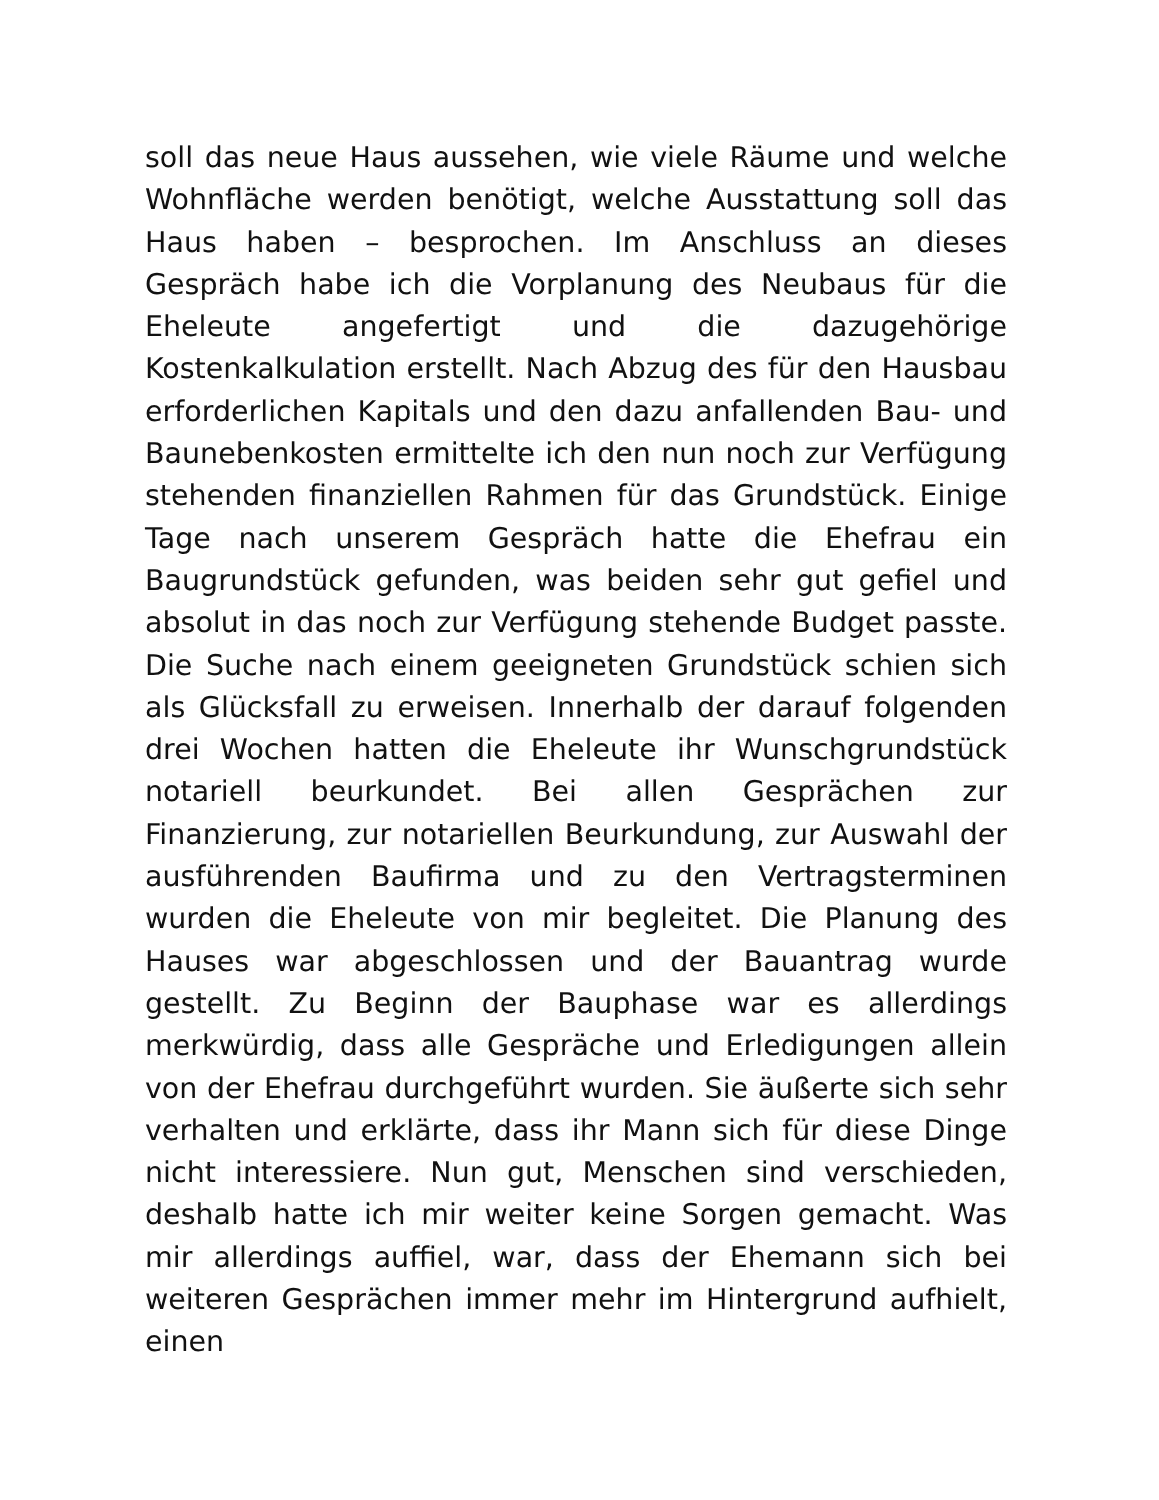soll das neue Haus aussehen, wie viele Räume und welche Wohnfläche werden benötigt, welche Ausstattung soll das Haus haben – besprochen. Im Anschluss an dieses Gespräch habe ich die Vorplanung des Neubaus für die Eheleute angefertigt und die dazugehörige Kostenkalkulation erstellt. Nach Abzug des für den Hausbau erforderlichen Kapitals und den dazu anfallenden Bau- und Baunebenkosten ermittelte ich den nun noch zur Verfügung stehenden finanziellen Rahmen für das Grundstück. Einige Tage nach unserem Gespräch hatte die Ehefrau ein Baugrundstück gefunden, was beiden sehr gut gefiel und absolut in das noch zur Verfügung stehende Budget passte. Die Suche nach einem geeigneten Grundstück schien sich als Glücksfall zu erweisen. Innerhalb der darauf folgenden drei Wochen hatten die Eheleute ihr Wunschgrundstück notariell beurkundet. Bei allen Gesprächen zur Finanzierung, zur notariellen Beurkundung, zur Auswahl der ausführenden Baufirma und zu den Vertragsterminen wurden die Eheleute von mir begleitet. Die Planung des Hauses war abgeschlossen und der Bauantrag wurde gestellt. Zu Beginn der Bauphase war es allerdings merkwürdig, dass alle Gespräche und Erledigungen allein von der Ehefrau durchgeführt wurden. Sie äußerte sich sehr verhalten und erklärte, dass ihr Mann sich für diese Dinge nicht interessiere. Nun gut, Menschen sind verschieden, deshalb hatte ich mir weiter keine Sorgen gemacht. Was mir allerdings auffiel, war, dass der Ehemann sich bei weiteren Gesprächen immer mehr im Hintergrund aufhielt, einen